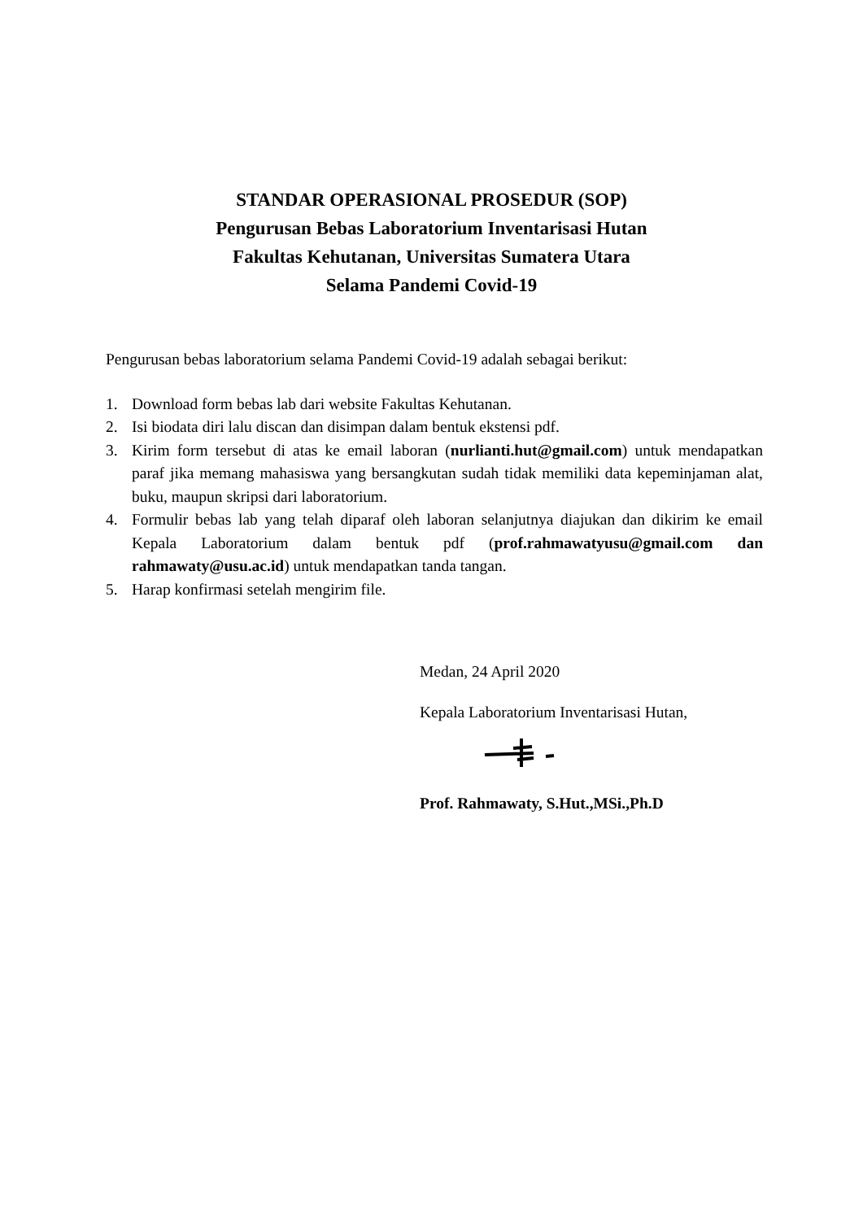STANDAR OPERASIONAL PROSEDUR (SOP)
Pengurusan Bebas Laboratorium Inventarisasi Hutan
Fakultas Kehutanan, Universitas Sumatera Utara
Selama Pandemi Covid-19
Pengurusan bebas laboratorium selama Pandemi Covid-19 adalah sebagai berikut:
1. Download form bebas lab dari website Fakultas Kehutanan.
2. Isi biodata diri lalu discan dan disimpan dalam bentuk ekstensi pdf.
3. Kirim form tersebut di atas ke email laboran (nurlianti.hut@gmail.com) untuk mendapatkan paraf jika memang mahasiswa yang bersangkutan sudah tidak memiliki data kepeminjaman alat, buku, maupun skripsi dari laboratorium.
4. Formulir bebas lab yang telah diparaf oleh laboran selanjutnya diajukan dan dikirim ke email Kepala Laboratorium dalam bentuk pdf (prof.rahmawatyusu@gmail.com dan rahmawaty@usu.ac.id) untuk mendapatkan tanda tangan.
5. Harap konfirmasi setelah mengirim file.
Medan, 24 April 2020
Kepala Laboratorium Inventarisasi Hutan,
Prof. Rahmawaty, S.Hut.,MSi.,Ph.D